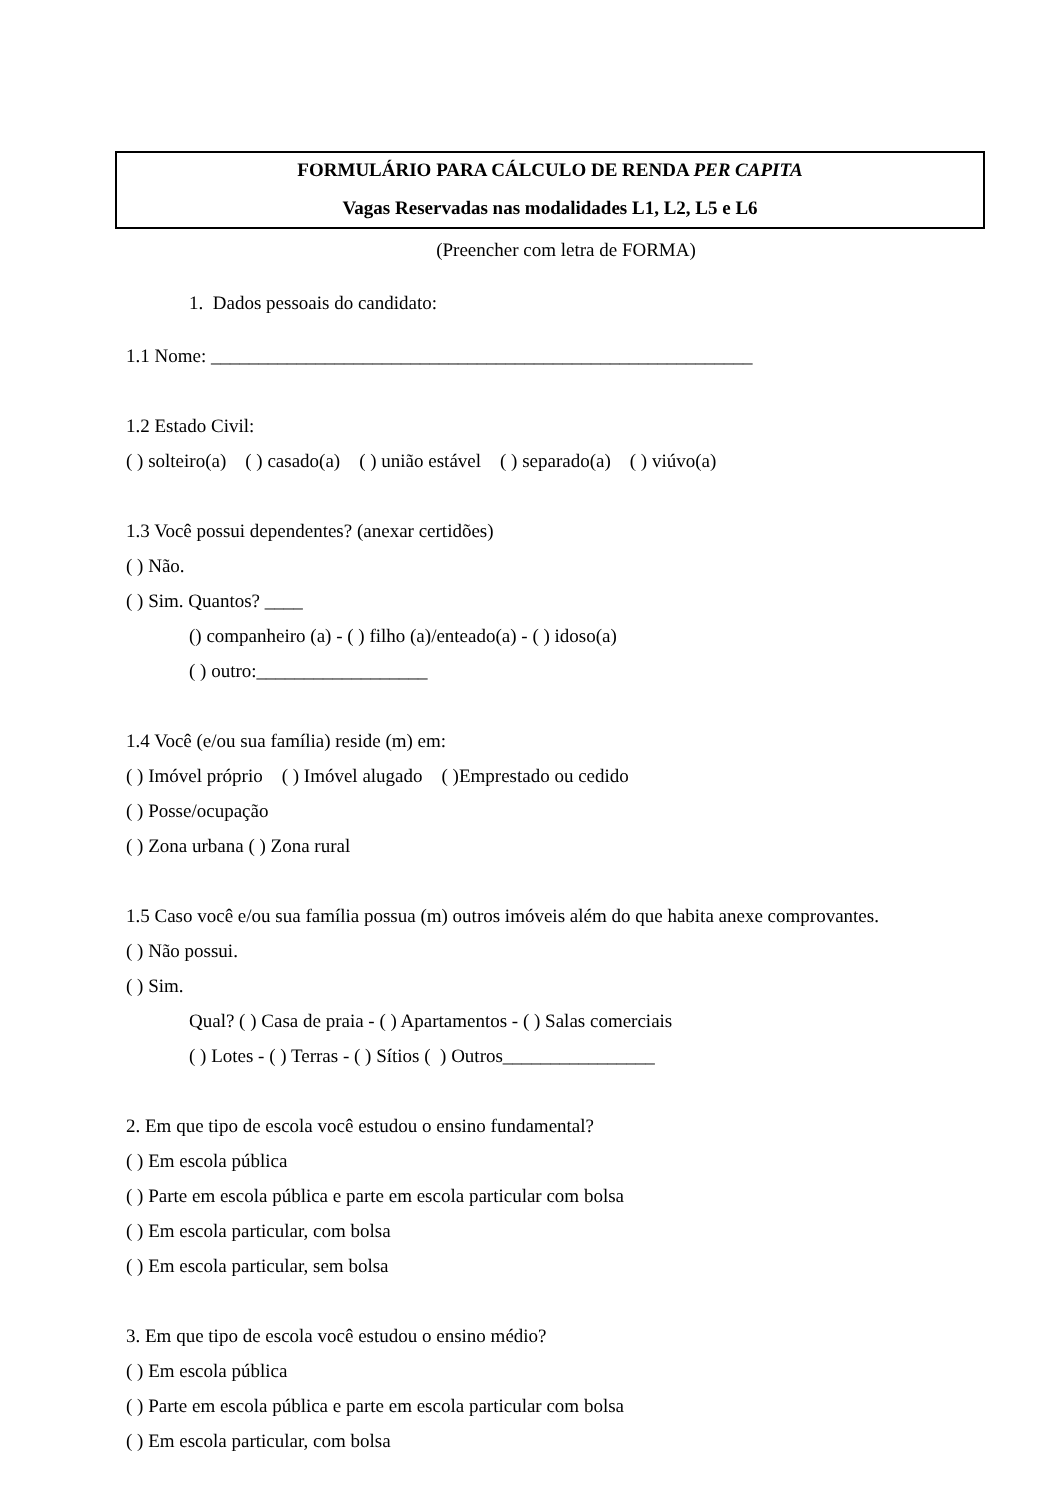FORMULÁRIO PARA CÁLCULO DE RENDA PER CAPITA
Vagas Reservadas nas modalidades L1, L2, L5 e L6
(Preencher com letra de FORMA)
1. Dados pessoais do candidato:
1.1 Nome: _________________________________________________________
1.2 Estado Civil:
( ) solteiro(a) ( ) casado(a) ( ) união estável ( ) separado(a) ( ) viúvo(a)
1.3 Você possui dependentes? (anexar certidões)
( ) Não.
( ) Sim. Quantos? ____
() companheiro (a) - ( ) filho (a)/enteado(a) - ( ) idoso(a)
( ) outro:__________________
1.4 Você (e/ou sua família) reside (m) em:
( ) Imóvel próprio ( ) Imóvel alugado ( )Emprestado ou cedido
( ) Posse/ocupação
( ) Zona urbana ( ) Zona rural
1.5 Caso você e/ou sua família possua (m) outros imóveis além do que habita anexe comprovantes.
( ) Não possui.
( ) Sim.
Qual? ( ) Casa de praia - ( ) Apartamentos - ( ) Salas comerciais
( ) Lotes - ( ) Terras - ( ) Sítios ( ) Outros________________
2. Em que tipo de escola você estudou o ensino fundamental?
( ) Em escola pública
( ) Parte em escola pública e parte em escola particular com bolsa
( ) Em escola particular, com bolsa
( ) Em escola particular, sem bolsa
3. Em que tipo de escola você estudou o ensino médio?
( ) Em escola pública
( ) Parte em escola pública e parte em escola particular com bolsa
( ) Em escola particular, com bolsa